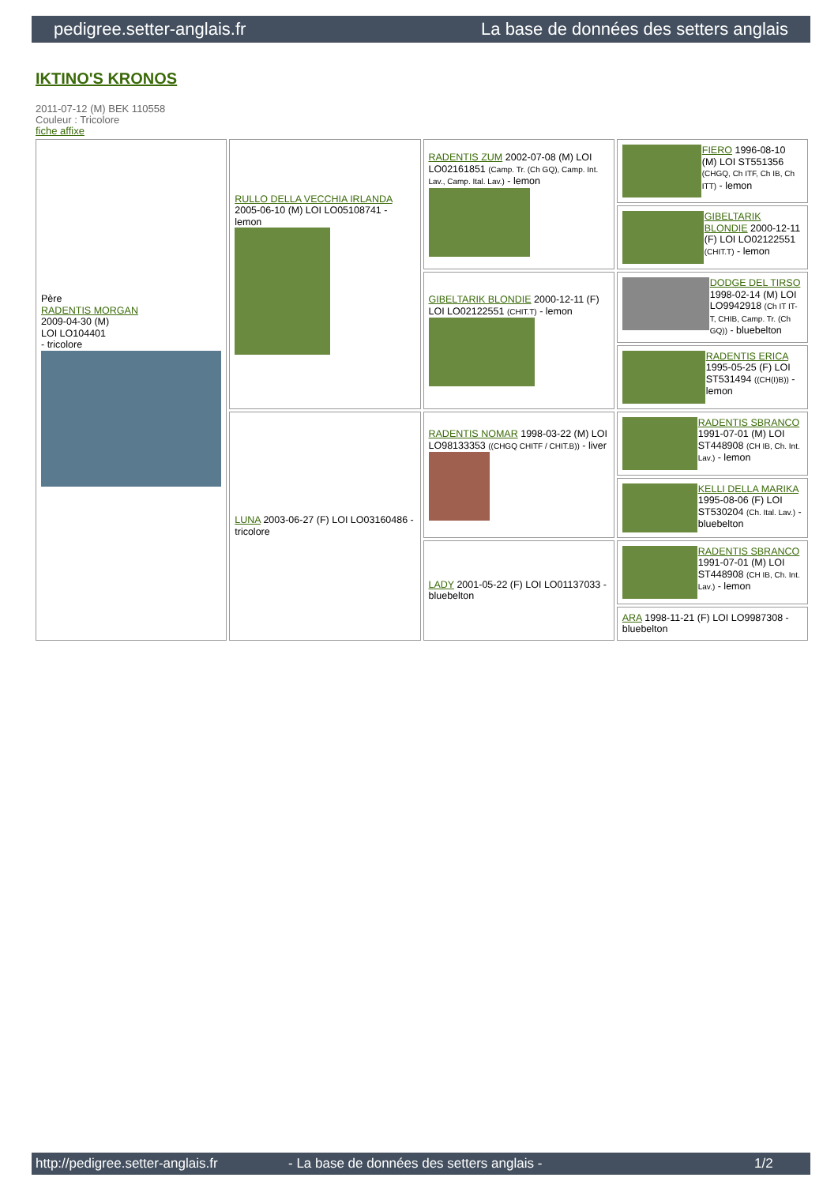pedigree.setter-anglais.fr La base de données des setters anglais
IKTINO'S KRONOS
2011-07-12 (M) BEK 110558
Couleur : Tricolore
fiche affixe
| Père RADENTIS MORGAN 2009-04-30 (M) LOI LO104401 - tricolore | RULLO DELLA VECCHIA IRLANDA 2005-06-10 (M) LOI LO05108741 - lemon | RADENTIS ZUM 2002-07-08 (M) LOI LO02161851 (Camp. Tr. (Ch GQ), Camp. Int. Lav., Camp. Ital. Lav.) - lemon | FIERO 1996-08-10 (M) LOI ST551356 (CHGQ, Ch ITF, Ch IB, Ch ITT) - lemon |
| | | | GIBELTARIK BLONDIE 2000-12-11 (F) LOI LO02122551 (CHIT.T) - lemon |
| | | GIBELTARIK BLONDIE 2000-12-11 (F) LOI LO02122551 (CHIT.T) - lemon | DODGE DEL TIRSO 1998-02-14 (M) LOI LO9942918 (Ch IT IT-T, CHIB, Camp. Tr. (Ch GQ)) - bluebelton |
| | | | RADENTIS ERICA 1995-05-25 (F) LOI ST531494 ((CH(I)B)) - lemon |
| | LUNA 2003-06-27 (F) LOI LO03160486 - tricolore | RADENTIS NOMAR 1998-03-22 (M) LOI LO98133353 ((CHGQ CHITF / CHIT.B)) - liver | RADENTIS SBRANCO 1991-07-01 (M) LOI ST448908 (CH IB, Ch. Int. Lav.) - lemon |
| | | | KELLI DELLA MARIKA 1995-08-06 (F) LOI ST530204 (Ch. Ital. Lav.) - bluebelton |
| | | LADY 2001-05-22 (F) LOI LO01137033 - bluebelton | RADENTIS SBRANCO 1991-07-01 (M) LOI ST448908 (CH IB, Ch. Int. Lav.) - lemon |
| | | | ARA 1998-11-21 (F) LOI LO9987308 - bluebelton |
http://pedigree.setter-anglais.fr - La base de données des setters anglais - 1/2